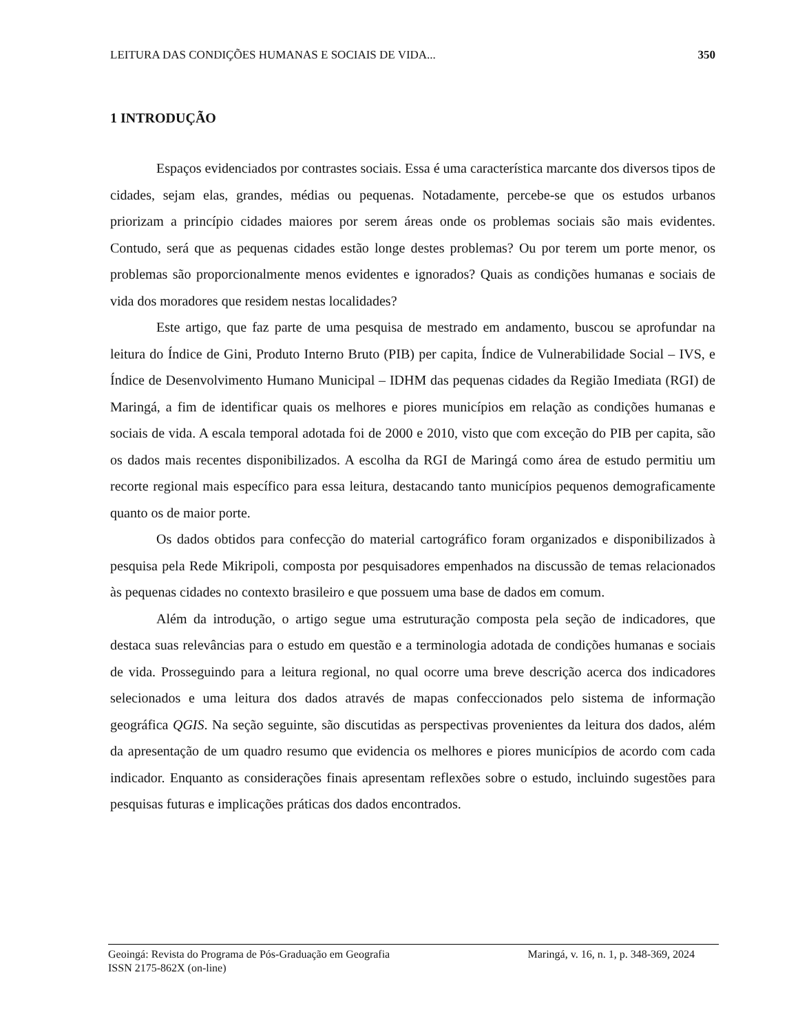LEITURA DAS CONDIÇÕES HUMANAS E SOCIAIS DE VIDA... 350
1 INTRODUÇÃO
Espaços evidenciados por contrastes sociais. Essa é uma característica marcante dos diversos tipos de cidades, sejam elas, grandes, médias ou pequenas. Notadamente, percebe-se que os estudos urbanos priorizam a princípio cidades maiores por serem áreas onde os problemas sociais são mais evidentes. Contudo, será que as pequenas cidades estão longe destes problemas? Ou por terem um porte menor, os problemas são proporcionalmente menos evidentes e ignorados? Quais as condições humanas e sociais de vida dos moradores que residem nestas localidades?
Este artigo, que faz parte de uma pesquisa de mestrado em andamento, buscou se aprofundar na leitura do Índice de Gini, Produto Interno Bruto (PIB) per capita, Índice de Vulnerabilidade Social – IVS, e Índice de Desenvolvimento Humano Municipal – IDHM das pequenas cidades da Região Imediata (RGI) de Maringá, a fim de identificar quais os melhores e piores municípios em relação as condições humanas e sociais de vida. A escala temporal adotada foi de 2000 e 2010, visto que com exceção do PIB per capita, são os dados mais recentes disponibilizados. A escolha da RGI de Maringá como área de estudo permitiu um recorte regional mais específico para essa leitura, destacando tanto municípios pequenos demograficamente quanto os de maior porte.
Os dados obtidos para confecção do material cartográfico foram organizados e disponibilizados à pesquisa pela Rede Mikripoli, composta por pesquisadores empenhados na discussão de temas relacionados às pequenas cidades no contexto brasileiro e que possuem uma base de dados em comum.
Além da introdução, o artigo segue uma estruturação composta pela seção de indicadores, que destaca suas relevâncias para o estudo em questão e a terminologia adotada de condições humanas e sociais de vida. Prosseguindo para a leitura regional, no qual ocorre uma breve descrição acerca dos indicadores selecionados e uma leitura dos dados através de mapas confeccionados pelo sistema de informação geográfica QGIS. Na seção seguinte, são discutidas as perspectivas provenientes da leitura dos dados, além da apresentação de um quadro resumo que evidencia os melhores e piores municípios de acordo com cada indicador. Enquanto as considerações finais apresentam reflexões sobre o estudo, incluindo sugestões para pesquisas futuras e implicações práticas dos dados encontrados.
Geoingá: Revista do Programa de Pós-Graduação em Geografia Maringá, v. 16, n. 1, p. 348-369, 2024
ISSN 2175-862X (on-line)